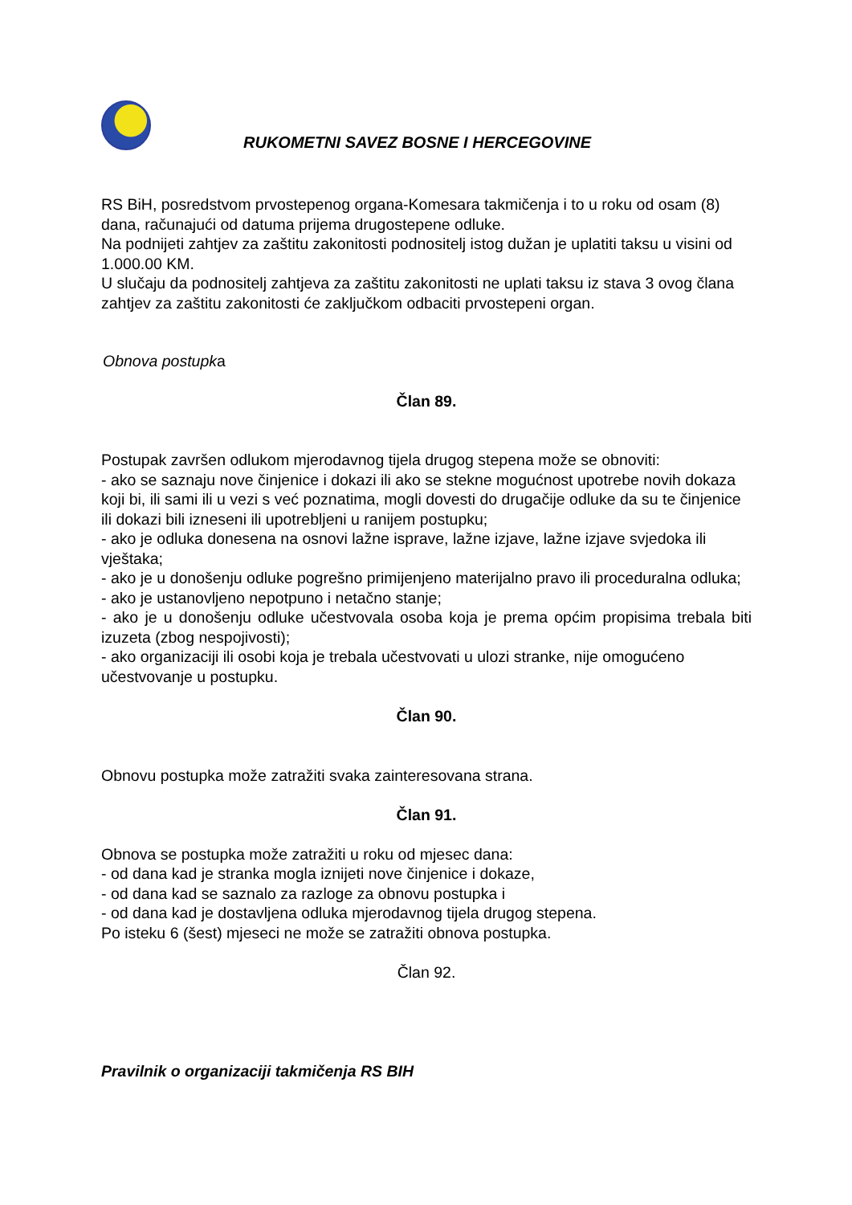RUKOMETNI SAVEZ BOSNE I HERCEGOVINE
RS BiH, posredstvom prvostepenog organa-Komesara takmičenja i to u roku od osam (8) dana, računajući od datuma prijema drugostepene odluke.
Na podnijeti zahtjev za zaštitu zakonitosti podnositelj istog dužan je uplatiti taksu u visini od 1.000.00 KM.
U slučaju da podnositelj zahtjeva za zaštitu zakonitosti ne uplati taksu iz stava 3 ovog člana zahtjev za zaštitu zakonitosti će zaključkom odbaciti prvostepeni organ.
Obnova postupka
Član 89.
Postupak završen odlukom mjerodavnog tijela drugog stepena može se obnoviti:
- ako se saznaju nove činjenice i dokazi ili ako se stekne mogućnost upotrebe novih dokaza koji bi, ili sami ili u vezi s već poznatima, mogli dovesti do drugačije odluke da su te činjenice ili dokazi bili izneseni ili upotrebljeni u ranijem postupku;
- ako je odluka donesena na osnovi lažne isprave, lažne izjave, lažne izjave svjedoka ili vještaka;
- ako je u donošenju odluke pogrešno primijenjeno materijalno pravo ili proceduralna odluka;
- ako je ustanovljeno nepotpuno i netačno stanje;
- ako je u donošenju odluke učestvovala osoba koja je prema općim propisima trebala biti izuzeta (zbog nespojivosti);
- ako organizaciji ili osobi koja je trebala učestvovati u ulozi stranke, nije omogućeno učestvovanje u postupku.
Član 90.
Obnovu postupka može zatražiti svaka zainteresovana strana.
Član 91.
Obnova se postupka može zatražiti u roku od mjesec dana:
- od dana kad je stranka mogla iznijeti nove činjenice i dokaze,
- od dana kad se saznalo za razloge za obnovu postupka i
- od dana kad je dostavljena odluka mjerodavnog tijela drugog stepena.
Po isteku 6 (šest) mjeseci ne može se zatražiti obnova postupka.
Član 92.
Pravilnik o organizaciji takmičenja RS BIH